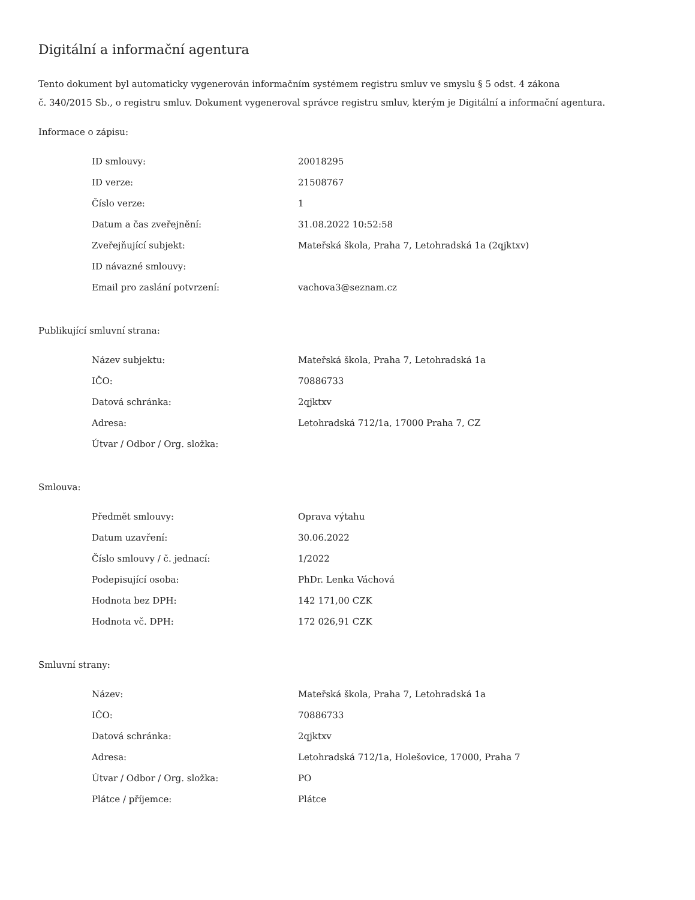Digitální a informační agentura
Tento dokument byl automaticky vygenerován informačním systémem registru smluv ve smyslu § 5 odst. 4 zákona
č. 340/2015 Sb., o registru smluv. Dokument vygeneroval správce registru smluv, kterým je Digitální a informační agentura.
Informace o zápisu:
| ID smlouvy: | 20018295 |
| ID verze: | 21508767 |
| Číslo verze: | 1 |
| Datum a čas zveřejnění: | 31.08.2022 10:52:58 |
| Zveřejňující subjekt: | Mateřská škola, Praha 7, Letohradská 1a (2qjktxv) |
| ID návazné smlouvy: | |
| Email pro zaslání potvrzení: | vachova3@seznam.cz |
Publikující smluvní strana:
| Název subjektu: | Mateřská škola, Praha 7, Letohradská 1a |
| IČO: | 70886733 |
| Datová schránka: | 2qjktxv |
| Adresa: | Letohradská 712/1a, 17000 Praha 7, CZ |
| Útvar / Odbor / Org. složka: | |
Smlouva:
| Předmět smlouvy: | Oprava výtahu |
| Datum uzavření: | 30.06.2022 |
| Číslo smlouvy / č. jednací: | 1/2022 |
| Podepisující osoba: | PhDr. Lenka Váchová |
| Hodnota bez DPH: | 142 171,00 CZK |
| Hodnota vč. DPH: | 172 026,91 CZK |
Smluvní strany:
| Název: | Mateřská škola, Praha 7, Letohradská 1a |
| IČO: | 70886733 |
| Datová schránka: | 2qjktxv |
| Adresa: | Letohradská 712/1a, Holešovice, 17000, Praha 7 |
| Útvar / Odbor / Org. složka: | PO |
| Plátce / příjemce: | Plátce |